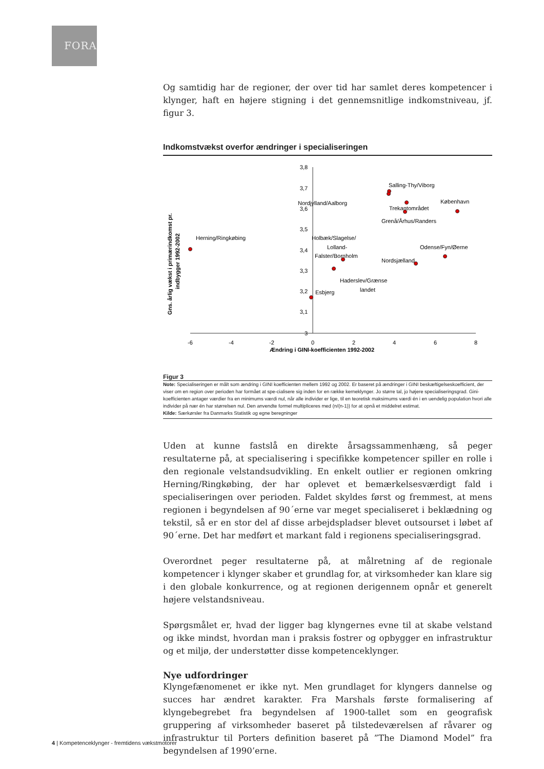FORA
Og samtidig har de regioner, der over tid har samlet deres kompetencer i klynger, haft en højere stigning i det gennemsnitlige indkomstniveau, jf. figur 3.
Indkomstvækst overfor ændringer i specialiseringen
Gns. årlig vækst i primærindkomst pr.
indbygger 1992-2002
3,8
3,7
3,6
3,5
3,4
3,3
3,2
3,1
3
-6
-4
-2
0
2
4
6
8
Ændring i GINI-koefficienten 1992-2002
Herning/Ringkøbing
Salling-Thy/Viborg
Nordjylland/Aalborg
Trekantområdet
København
Grenå/Århus/Randers
Holbæk/Slagelse/
Lolland-
Falster/Bornholm
Odense/Fyn/Øerne
Nordsjælland
Haderslev/Grænse
landet
Esbjerg
Figur 3
Note: Specialiseringen er målt som ændring i GINI koefficienten mellem 1992 og 2002. Er baseret på ændringer i GINI beskæftigelseskoefficient, der viser om en region over perioden har formået at spe-cialisere sig inden for en række kerneklynger. Jo større tal, jo højere specialiseringsgrad. Gini-koefficienten antager værdier fra en minimums værdi nul, når alle individer er lige, til en teoretisk maksimums værdi én i en uendelig population hvori alle individer på nær én har størrelsen nul. Den anvendte formel multipliceres med (n/(n-1)) for at opnå et middelret estimat.
Kilde: Særkørsler fra Danmarks Statistik og egne beregninger
Uden at kunne fastslå en direkte årsagssammenhæng, så peger resultaterne på, at specialisering i specifikke kompetencer spiller en rolle i den regionale velstandsudvikling. En enkelt outlier er regionen omkring Herning/Ringkøbing, der har oplevet et bemærkelsesværdigt fald i specialiseringen over perioden. Faldet skyldes først og fremmest, at mens regionen i begyndelsen af 90´erne var meget specialiseret i beklædning og tekstil, så er en stor del af disse arbejdspladser blevet outsourset i løbet af 90´erne. Det har medført et markant fald i regionens specialiseringsgrad.
Overordnet peger resultaterne på, at målretning af de regionale kompetencer i klynger skaber et grundlag for, at virksomheder kan klare sig i den globale konkurrence, og at regionen derigennem opnår et generelt højere velstandsniveau.
Spørgsmålet er, hvad der ligger bag klyngernes evne til at skabe velstand og ikke mindst, hvordan man i praksis fostrer og opbygger en infrastruktur og et miljø, der understøtter disse kompetenceklynger.
Nye udfordringer
Klyngefænomenet er ikke nyt. Men grundlaget for klyngers dannelse og succes har ændret karakter. Fra Marshals første formalisering af klyngebegrebet fra begyndelsen af 1900-tallet som en geografisk gruppering af virksomheder baseret på tilstedeværelsen af råvarer og infrastruktur til Porters definition baseret på ”The Diamond Model” fra begyndelsen af 1990’erne.
4 | Kompetenceklynger - fremtidens vækstmotorer